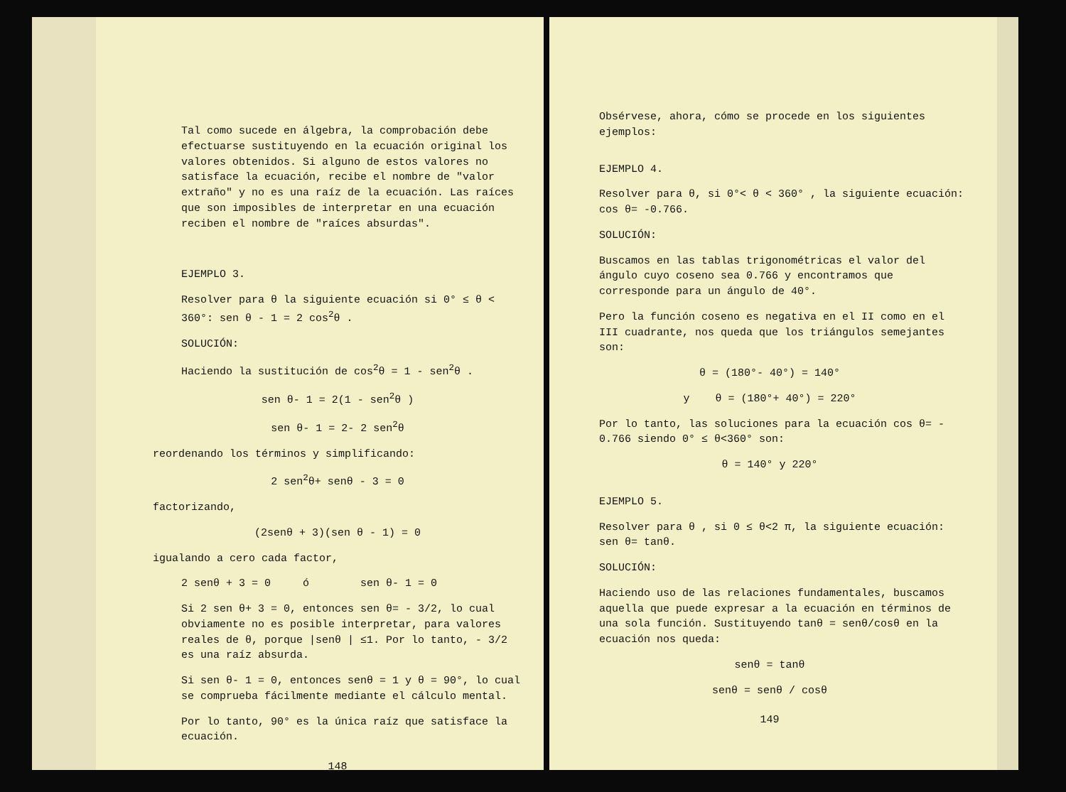Tal como sucede en álgebra, la comprobación debe efectuarse sustituyendo en la ecuación original los valores obtenidos. Si alguno de estos valores no satisface la ecuación, recibe el nombre de "valor extraño" y no es una raíz de la ecuación. Las raíces que son imposibles de interpretar en una ecuación reciben el nombre de "raíces absurdas".
EJEMPLO 3.
Resolver para θ la siguiente ecuación si 0° ≤ θ < 360°: sen θ - 1 = 2 cos<sup>2</sup>θ .
SOLUCIÓN:
Haciendo la sustitución de cos<sup>2</sup>θ = 1 - sen<sup>2</sup>θ .
sen θ- 1 = 2(1 - sen<sup>2</sup>θ )
sen θ- 1 = 2- 2 sen<sup>2</sup>θ
reordenando los términos y simplificando:
2 sen<sup>2</sup>θ+ senθ - 3 = 0
factorizando,
(2senθ + 3)(sen θ - 1) = 0
igualando a cero cada factor,
2 senθ + 3 = 0 ó sen θ- 1 = 0
Si 2 sen θ+ 3 = 0, entonces sen θ= - 3/2, lo cual obviamente no es posible interpretar, para valores reales de θ, porque |senθ | ≤1. Por lo tanto, - 3/2 es una raíz absurda.
Si sen θ- 1 = 0, entonces senθ = 1 y θ = 90°, lo cual se comprueba fácilmente mediante el cálculo mental.
Por lo tanto, 90° es la única raíz que satisface la ecuación.
148
Obsérvese, ahora, cómo se procede en los siguientes ejemplos:
EJEMPLO 4.
Resolver para θ, si 0°< θ < 360° , la siguiente ecuación: cos θ= -0.766.
SOLUCIÓN:
Buscamos en las tablas trigonométricas el valor del ángulo cuyo coseno sea 0.766 y encontramos que corresponde para un ángulo de 40°.
Pero la función coseno es negativa en el II como en el III cuadrante, nos queda que los triángulos semejantes son:
θ = (180°- 40°) = 140°
y θ = (180°+ 40°) = 220°
Por lo tanto, las soluciones para la ecuación cos θ= - 0.766 siendo 0° ≤ θ<360° son:
θ = 140° y 220°
EJEMPLO 5.
Resolver para θ , si 0 ≤ θ<2 π, la siguiente ecuación: sen θ= tanθ.
SOLUCIÓN:
Haciendo uso de las relaciones fundamentales, buscamos aquella que puede expresar a la ecuación en términos de una sola función. Sustituyendo tanθ = senθ/cosθ en la ecuación nos queda:
senθ = tanθ
senθ = senθ / cosθ
149